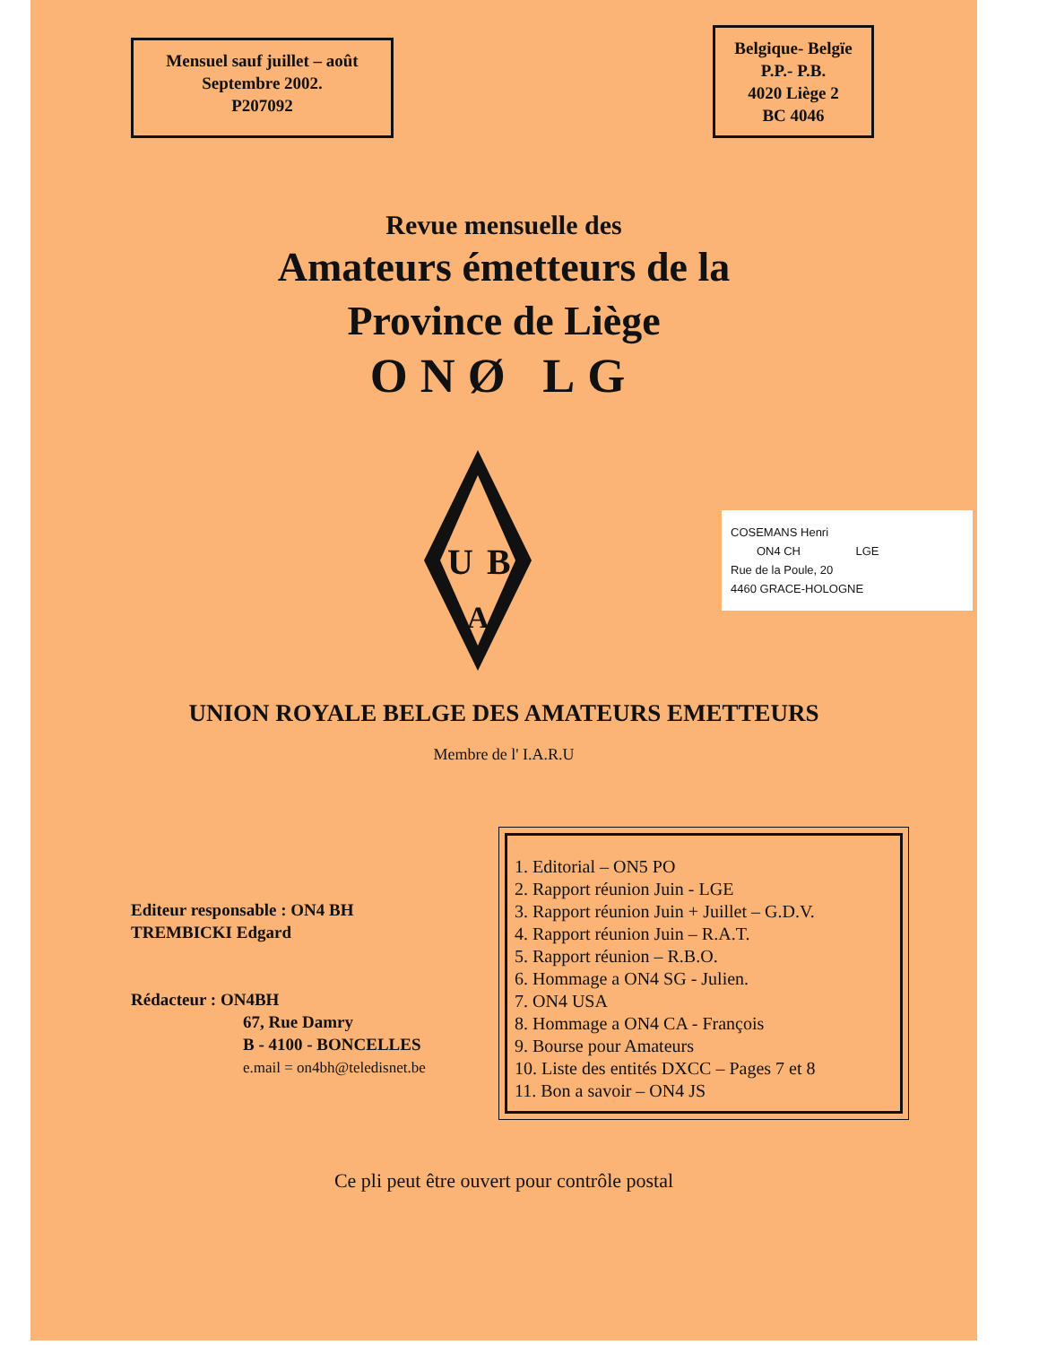Mensuel sauf juillet – août
Septembre 2002.
P207092
Belgique- Belgïe
P.P.- P.B.
4020 Liège 2
BC 4046
Revue mensuelle des
Amateurs émetteurs de la
Province de Liège
ONØ LG
U
B
A
COSEMANS Henri
ON4 CH LGE
Rue de la Poule, 20
4460 GRACE-HOLOGNE
UNION ROYALE BELGE DES AMATEURS EMETTEURS
Membre de l' I.A.R.U
Editeur responsable : ON4 BH
TREMBICKI Edgard
Rédacteur : ON4BH
67, Rue Damry
B - 4100 - BONCELLES
e.mail = on4bh@teledisnet.be
1. Editorial – ON5 PO
2. Rapport réunion Juin - LGE
3. Rapport réunion Juin + Juillet – G.D.V.
4. Rapport réunion Juin – R.A.T.
5. Rapport réunion – R.B.O.
6. Hommage a ON4 SG - Julien.
7. ON4 USA
8. Hommage a ON4 CA - François
9. Bourse pour Amateurs
10. Liste des entités DXCC – Pages 7 et 8
11. Bon a savoir – ON4 JS
Ce pli peut être ouvert pour contrôle postal